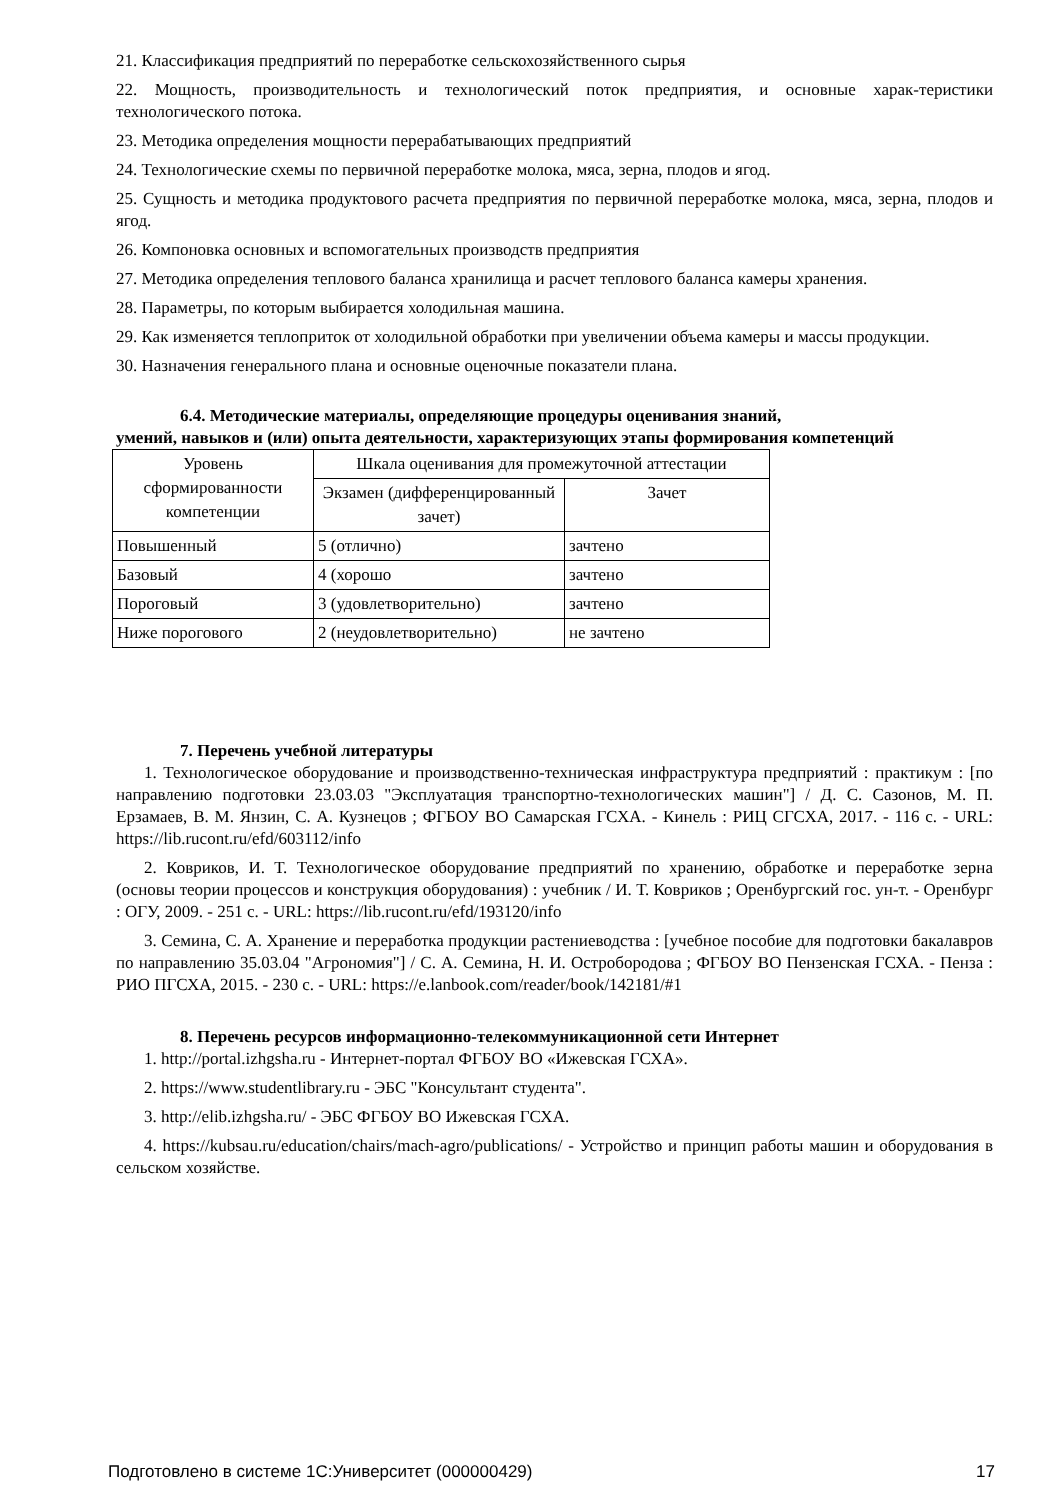21. Классификация предприятий по переработке сельскохозяйственного сырья
22. Мощность, производительность и технологический поток предприятия, и основные харак-теристики технологического потока.
23. Методика определения мощности перерабатывающих предприятий
24. Технологические схемы по первичной переработке молока, мяса, зерна, плодов и ягод.
25. Сущность и методика продуктового расчета предприятия по первичной переработке молока, мяса, зерна, плодов и ягод.
26. Компоновка основных и вспомогательных производств предприятия
27. Методика определения теплового баланса хранилища и расчет теплового баланса камеры хранения.
28. Параметры, по которым выбирается холодильная машина.
29. Как изменяется теплоприток от холодильной обработки при увеличении объема камеры и массы продукции.
30. Назначения генерального плана и основные оценочные показатели плана.
6.4. Методические материалы, определяющие процедуры оценивания знаний,
умений, навыков и (или) опыта деятельности, характеризующих этапы формирования компетенций
| Уровень сформированности компетенции | Шкала оценивания для промежуточной аттестации | |
| --- | --- | --- |
| | Экзамен (дифференцированный зачет) | Зачет |
| Повышенный | 5 (отлично) | зачтено |
| Базовый | 4 (хорошо | зачтено |
| Пороговый | 3 (удовлетворительно) | зачтено |
| Ниже порогового | 2 (неудовлетворительно) | не зачтено |
7. Перечень учебной литературы
1. Технологическое оборудование и производственно-техническая инфраструктура предприятий : практикум : [по направлению подготовки 23.03.03 "Эксплуатация транспортно-технологических машин"] / Д. С. Сазонов, М. П. Ерзамаев, В. М. Янзин, С. А. Кузнецов ; ФГБОУ ВО Самарская ГСХА. - Кинель : РИЦ СГСХА, 2017. - 116 с. - URL: https://lib.rucont.ru/efd/603112/info
2. Коврико​в, И. Т. Технологическое оборудование предприятий по хранению, обработке и переработке зерна (основы теории процессов и конструкция оборудования) : учебник / И. Т. Ковриков ; Оренбургский гос. ун-т. - Оренбург : ОГУ, 2009. - 251 с. - URL: https://lib.rucont.ru/efd/193120/info
3. Семина, С. А. Хранение и переработка продукции растениеводства : [учебное пособие для подготовки бакалавров по направлению 35.03.04 "Агрономия"] / С. А. Семина, Н. И. Остробородова ; ФГБОУ ВО Пензенская ГСХА. - Пенза : РИО ПГСХА, 2015. - 230 с. - URL: https://e.lanbook.com/reader/book/142181/#1
8. Перечень ресурсов информационно-телекоммуникационной сети Интернет
1. http://portal.izhgsha.ru - Интернет-портал ФГБОУ ВО «Ижевская ГСХА».
2. https://www.studentlibrary.ru - ЭБС "Консультант студента".
3. http://elib.izhgsha.ru/ - ЭБС ФГБОУ ВО Ижевская ГСХА.
4. https://kubsau.ru/education/chairs/mach-agro/publications/ - Устройство и принцип работы машин и оборудования в сельском хозяйстве.
Подготовлено в системе 1С:Университет (000000429) 17